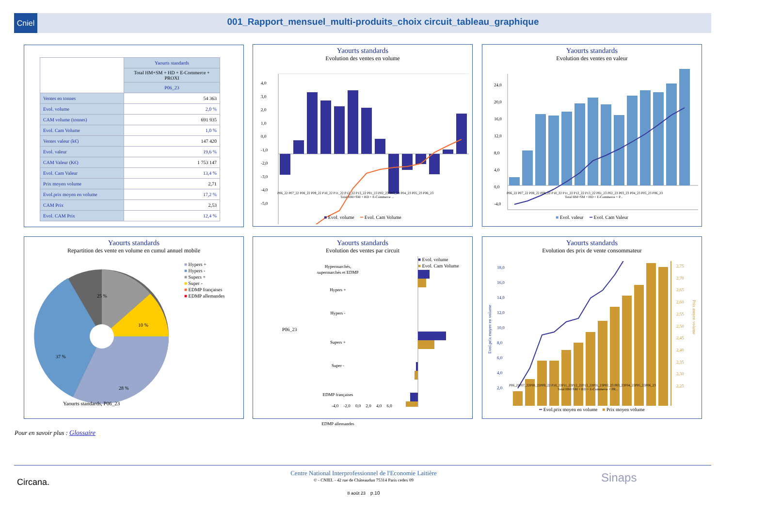Cniel
001_Rapport_mensuel_multi-produits_choix circuit_tableau_graphique
| | Yaourts standards |
| --- | --- |
| | Total HM+SM + HD + E-Commerce + PROXI |
| | P06_23 |
| Ventes en tonnes | 54 363 |
| Evol. volume | 2,0 % |
| CAM volume (tonnes) | 691 935 |
| Evol. Cam Volume | 1,0 % |
| Ventes valeur (k€) | 147 420 |
| Evol. valeur | 19,6 % |
| CAM Valeur (K€) | 1 753 147 |
| Evol. Cam Valeur | 13,4 % |
| Prix moyen volume | 2,71 |
| Evol.prix moyen en volume | 17,2 % |
| CAM Prix | 2,53 |
| Evol. CAM Prix | 12,4 % |
Yaourts standards
Evolution des ventes en volume
4,0
3,0
2,0
1,0
0,0
-1,0
-2,0
-3,0
-4,0
-5,0
P06_22 P07_22 P08_22 P09_22 P10_22 P11_22 P12_22 P13_22 P01_23 P02_23 P03_23 P04_23 P05_23 P06_23
Total HM+SM + HD + E-Commerce ...
■ Evol. volume ━ Evol. Cam Volume
Yaourts standards
Evolution des ventes en valeur
24,0
20,0
16,0
12,0
8,0
4,0
0,0
-4,0
P06_22 P07_22 P08_22 P09_22 P10_22 P11_22 P12_22 P13_22 P01_23 P02_23 P03_23 P04_23 P05_23 P06_23
Total HM+SM + HD + E-Commerce + P...
■ Evol. valeur ━ Evol. Cam Valeur
Yaourts standards
Repartition des vente en volume en cumul annuel mobile
25 %
10 %
37 %
28 %
■ Hypers +
■ Hypers -
■ Supers +
■ Super -
■ EDMP françaises
■ EDMP allemandes
Yaourts standards, P06_23
Yaourts standards
Evolution des ventes par circuit
■ Evol. volume
■ Evol. Cam Volume
P06_23
Hypermarchés,
supermarchés et EDMP
Hypers +
Hypers -
Supers +
Super -
EDMP françaises
EDMP allemandes
-4,0 -2,0 0,0 2,0 4,0 6,0
Yaourts standards
Evolution des prix de vente consommateur
18,0
16,0
14,0
12,0
10,0
8,0
6,0
4,0
2,0
2,75
2,70
2,65
2,60
2,55
2,50
2,45
2,40
2,35
2,30
2,25
Evol.prix moyen en volume
Prix moyen volume
P06_22P07_22P08_22P09_22 P10_22P11_22P12_22P13_22P01_23P02_23 P03_23P04_23P05_23P06_23
Total HM+SM + HD + E-Commerce + PR...
━ Evol.prix moyen en volume ■ Prix moyen volume
Pour en savoir plus : Glossaire
Circana. Sinaps
Centre National Interprofessionnel de l'Economie Laitière
© - CNIEL - 42 rue de Châteaudun 75314 Paris cedex 09
8 août 23 p.10